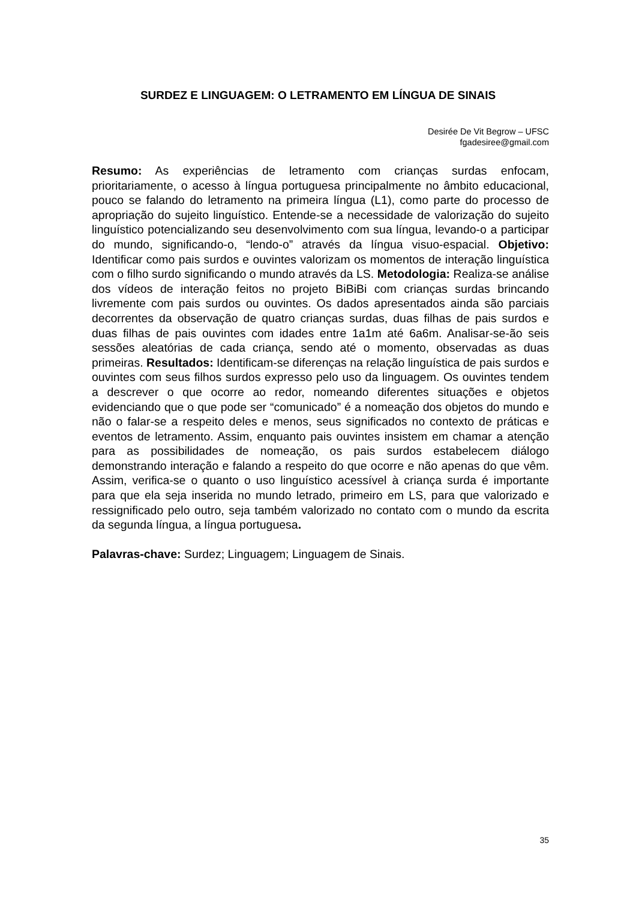SURDEZ E LINGUAGEM: O LETRAMENTO EM LÍNGUA DE SINAIS
Desirée De Vit Begrow – UFSC
fgadesiree@gmail.com
Resumo: As experiências de letramento com crianças surdas enfocam, prioritariamente, o acesso à língua portuguesa principalmente no âmbito educacional, pouco se falando do letramento na primeira língua (L1), como parte do processo de apropriação do sujeito linguístico. Entende-se a necessidade de valorização do sujeito linguístico potencializando seu desenvolvimento com sua língua, levando-o a participar do mundo, significando-o, “lendo-o” através da língua visuo-espacial. Objetivo: Identificar como pais surdos e ouvintes valorizam os momentos de interação linguística com o filho surdo significando o mundo através da LS. Metodologia: Realiza-se análise dos vídeos de interação feitos no projeto BiBiBi com crianças surdas brincando livremente com pais surdos ou ouvintes. Os dados apresentados ainda são parciais decorrentes da observação de quatro crianças surdas, duas filhas de pais surdos e duas filhas de pais ouvintes com idades entre 1a1m até 6a6m. Analisar-se-ão seis sessões aleatórias de cada criança, sendo até o momento, observadas as duas primeiras. Resultados: Identificam-se diferenças na relação linguística de pais surdos e ouvintes com seus filhos surdos expresso pelo uso da linguagem. Os ouvintes tendem a descrever o que ocorre ao redor, nomeando diferentes situações e objetos evidenciando que o que pode ser “comunicado” é a nomeação dos objetos do mundo e não o falar-se a respeito deles e menos, seus significados no contexto de práticas e eventos de letramento. Assim, enquanto pais ouvintes insistem em chamar a atenção para as possibilidades de nomeação, os pais surdos estabelecem diálogo demonstrando interação e falando a respeito do que ocorre e não apenas do que vêm. Assim, verifica-se o quanto o uso linguístico acessível à criança surda é importante para que ela seja inserida no mundo letrado, primeiro em LS, para que valorizado e ressignificado pelo outro, seja também valorizado no contato com o mundo da escrita da segunda língua, a língua portuguesa.
Palavras-chave: Surdez; Linguagem; Linguagem de Sinais.
35